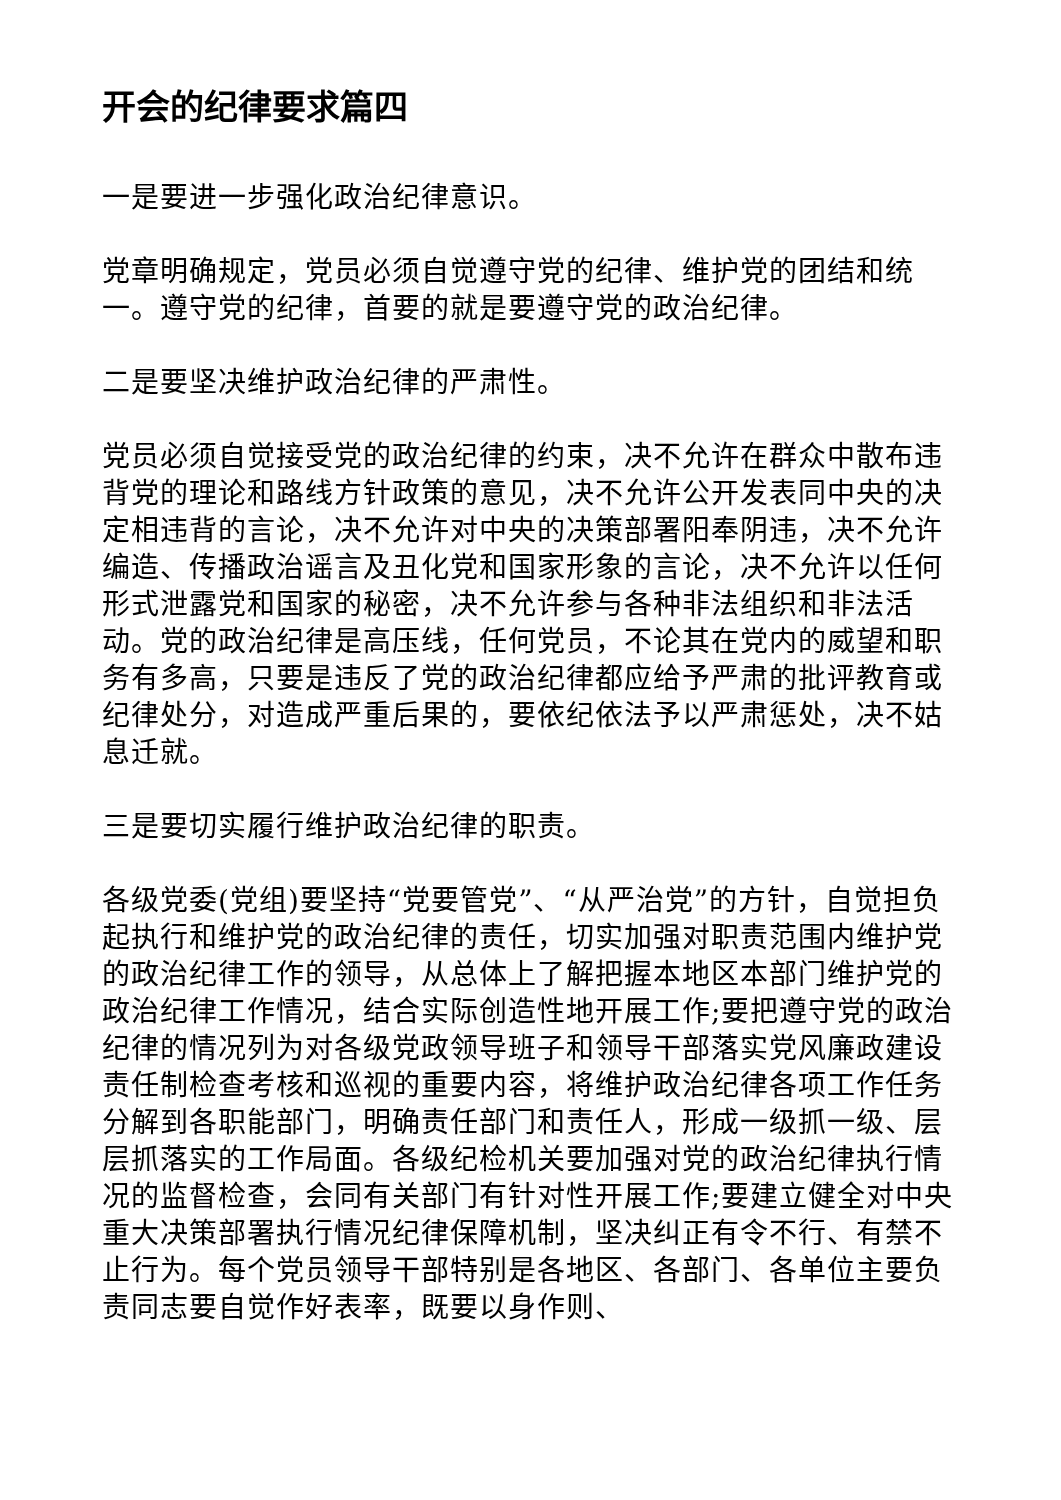开会的纪律要求篇四
一是要进一步强化政治纪律意识。
党章明确规定，党员必须自觉遵守党的纪律、维护党的团结和统一。遵守党的纪律，首要的就是要遵守党的政治纪律。
二是要坚决维护政治纪律的严肃性。
党员必须自觉接受党的政治纪律的约束，决不允许在群众中散布违背党的理论和路线方针政策的意见，决不允许公开发表同中央的决定相违背的言论，决不允许对中央的决策部署阳奉阴违，决不允许编造、传播政治谣言及丑化党和国家形象的言论，决不允许以任何形式泄露党和国家的秘密，决不允许参与各种非法组织和非法活动。党的政治纪律是高压线，任何党员，不论其在党内的威望和职务有多高，只要是违反了党的政治纪律都应给予严肃的批评教育或纪律处分，对造成严重后果的，要依纪依法予以严肃惩处，决不姑息迁就。
三是要切实履行维护政治纪律的职责。
各级党委(党组)要坚持“党要管党”、“从严治党”的方针，自觉担负起执行和维护党的政治纪律的责任，切实加强对职责范围内维护党的政治纪律工作的领导，从总体上了解把握本地区本部门维护党的政治纪律工作情况，结合实际创造性地开展工作;要把遵守党的政治纪律的情况列为对各级党政领导班子和领导干部落实党风廉政建设责任制检查考核和巡视的重要内容，将维护政治纪律各项工作任务分解到各职能部门，明确责任部门和责任人，形成一级抓一级、层层抓落实的工作局面。各级纪检机关要加强对党的政治纪律执行情况的监督检查，会同有关部门有针对性开展工作;要建立健全对中央重大决策部署执行情况纪律保障机制，坚决纠正有令不行、有禁不止行为。每个党员领导干部特别是各地区、各部门、各单位主要负责同志要自觉作好表率，既要以身作则、